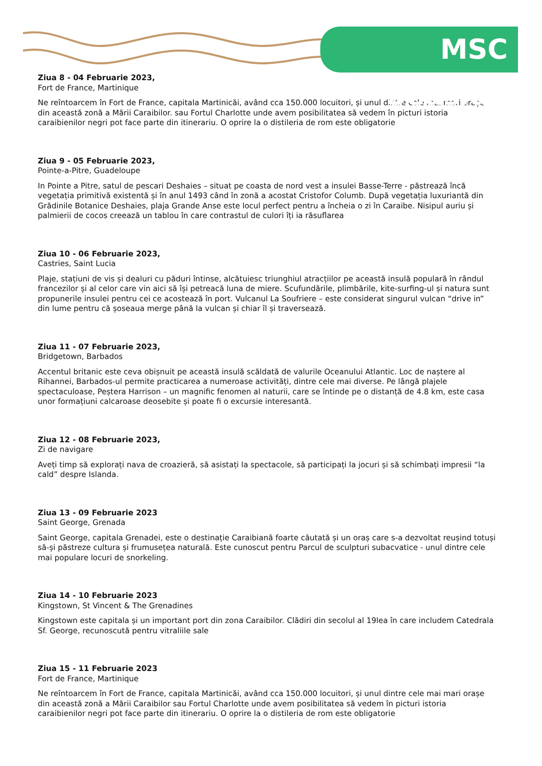MSC Seaside
Ziua 8 - 04 Februarie 2023,
Fort de France, Martinique
Ne reîntoarcem în Fort de France, capitala Martinicăi, având cca 150.000 locuitori, și unul dintre cele mai mari orașe din această zonă a Mării Caraibilor. sau Fortul Charlotte unde avem posibilitatea să vedem în picturi istoria caraibienilor negri pot face parte din itinerariu. O oprire la o distileria de rom este obligatorie
Ziua 9 - 05 Februarie 2023,
Pointe-a-Pitre, Guadeloupe
In Pointe a Pitre, satul de pescari Deshaies – situat pe coasta de nord vest a insulei Basse-Terre - păstrează încă vegetația primitivă existentă și în anul 1493 când în zonă a acostat Cristofor Columb. După vegetația luxuriantă din Grădinile Botanice Deshaies, plaja Grande Anse este locul perfect pentru a încheia o zi în Caraibe. Nisipul auriu și palmierii de cocos creează un tablou în care contrastul de culori îți ia răsuflarea
Ziua 10 - 06 Februarie 2023,
Castries, Saint Lucia
Plaje, stațiuni de vis și dealuri cu păduri întinse, alcătuiesc triunghiul atracțiilor pe această insulă populară în rândul francezilor și al celor care vin aici să își petreacă luna de miere. Scufundările, plimbările, kite-surfing-ul și natura sunt propunerile insulei pentru cei ce acostează în port. Vulcanul La Soufriere – este considerat singurul vulcan “drive in” din lume pentru că șoseaua merge până la vulcan și chiar îl și traversează.
Ziua 11 - 07 Februarie 2023,
Bridgetown, Barbados
Accentul britanic este ceva obișnuit pe această insulă scăldată de valurile Oceanului Atlantic. Loc de naștere al Rihannei, Barbados-ul permite practicarea a numeroase activități, dintre cele mai diverse. Pe lângă plajele spectaculoase, Peștera Harrison – un magnific fenomen al naturii, care se întinde pe o distanță de 4.8 km, este casa unor formațiuni calcaroase deosebite și poate fi o excursie interesantă.
Ziua 12 - 08 Februarie 2023,
Zi de navigare
Aveți timp să explorați nava de croazieră, să asistați la spectacole, să participați la jocuri și să schimbați impresii “la cald” despre Islanda.
Ziua 13 - 09 Februarie 2023
Saint George, Grenada
Saint George, capitala Grenadei, este o destinație Caraibiană foarte căutată și un oraș care s-a dezvoltat reușind totuși să-și păstreze cultura și frumusețea naturală. Este cunoscut pentru Parcul de sculpturi subacvatice - unul dintre cele mai populare locuri de snorkeling.
Ziua 14 - 10 Februarie 2023
Kingstown, St Vincent & The Grenadines
Kingstown este capitala și un important port din zona Caraibilor. Clădiri din secolul al 19lea în care includem Catedrala Sf. George, recunoscută pentru vitraliile sale
Ziua 15 - 11 Februarie 2023
Fort de France, Martinique
Ne reîntoarcem în Fort de France, capitala Martinicăi, având cca 150.000 locuitori, și unul dintre cele mai mari orașe din această zonă a Mării Caraibilor sau Fortul Charlotte unde avem posibilitatea să vedem în picturi istoria caraibienilor negri pot face parte din itinerariu. O oprire la o distileria de rom este obligatorie